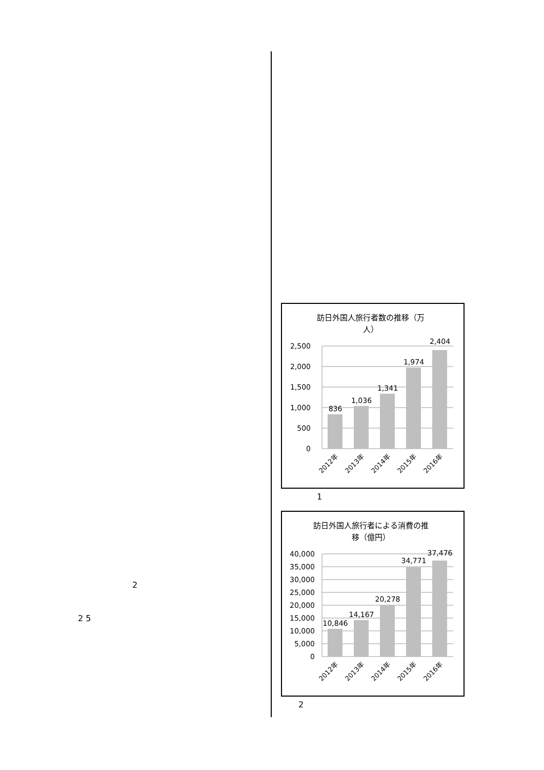2
2 5
訪日外国人旅行者数の推移（万
人）
2,500
2,000
1,500
1,000
500
0
836
1,036
1,341
1,974
2,404
2012年
2013年
2014年
2015年
2016年
1
訪日外国人旅行者による消費の推
移（億円）
40,000
35,000
30,000
25,000
20,000
15,000
10,000
5,000
0
10,846
14,167
20,278
34,771
37,476
2012年
2013年
2014年
2015年
2016年
2